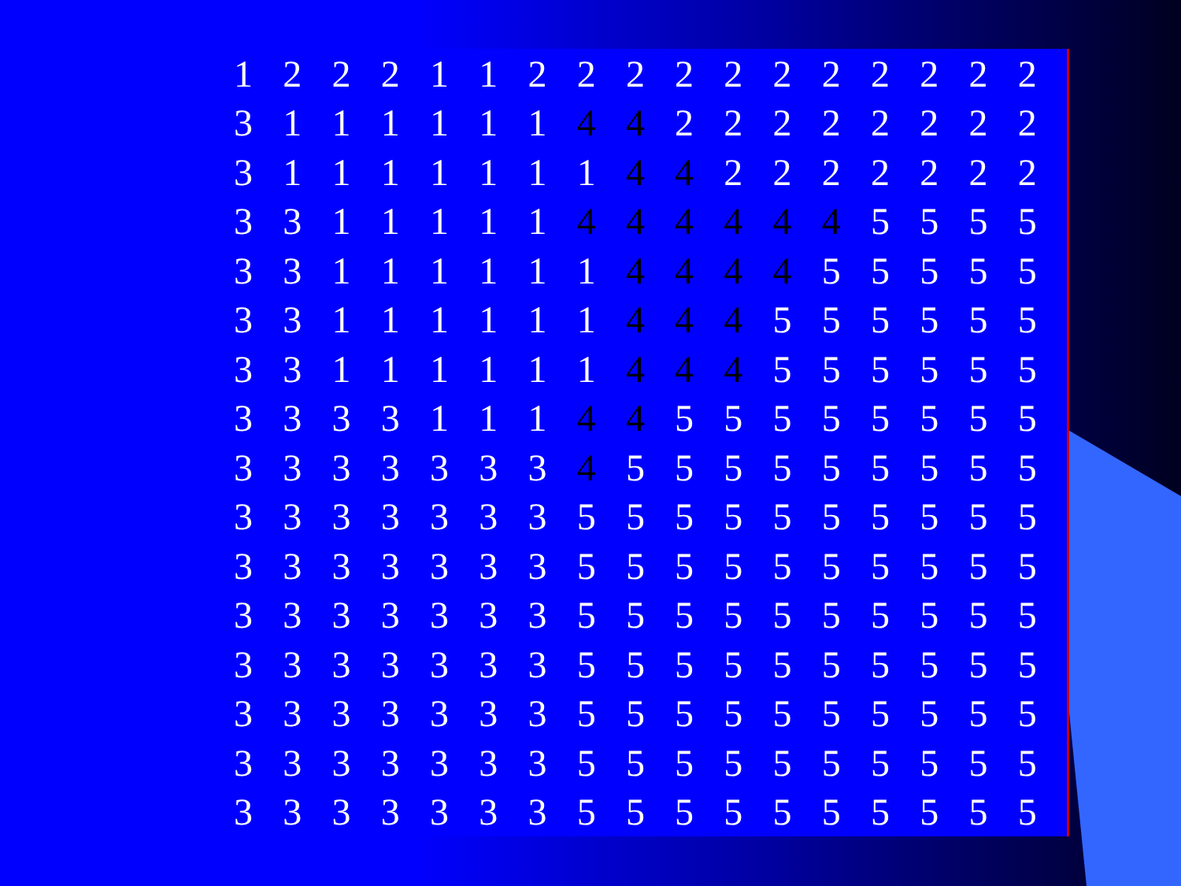| 1 | 2 | 2 | 2 | 1 | 1 | 2 | 2 | 2 | 2 | 2 | 2 | 2 | 2 | 2 | 2 | 2 |
| 3 | 1 | 1 | 1 | 1 | 1 | 1 | 4 | 4 | 2 | 2 | 2 | 2 | 2 | 2 | 2 | 2 |
| 3 | 1 | 1 | 1 | 1 | 1 | 1 | 1 | 4 | 4 | 2 | 2 | 2 | 2 | 2 | 2 | 2 |
| 3 | 3 | 1 | 1 | 1 | 1 | 1 | 4 | 4 | 4 | 4 | 4 | 4 | 5 | 5 | 5 | 5 |
| 3 | 3 | 1 | 1 | 1 | 1 | 1 | 1 | 4 | 4 | 4 | 4 | 5 | 5 | 5 | 5 | 5 |
| 3 | 3 | 1 | 1 | 1 | 1 | 1 | 1 | 4 | 4 | 4 | 5 | 5 | 5 | 5 | 5 | 5 |
| 3 | 3 | 1 | 1 | 1 | 1 | 1 | 1 | 4 | 4 | 4 | 5 | 5 | 5 | 5 | 5 | 5 |
| 3 | 3 | 3 | 3 | 1 | 1 | 1 | 4 | 4 | 5 | 5 | 5 | 5 | 5 | 5 | 5 | 5 |
| 3 | 3 | 3 | 3 | 3 | 3 | 3 | 4 | 5 | 5 | 5 | 5 | 5 | 5 | 5 | 5 | 5 |
| 3 | 3 | 3 | 3 | 3 | 3 | 3 | 5 | 5 | 5 | 5 | 5 | 5 | 5 | 5 | 5 | 5 |
| 3 | 3 | 3 | 3 | 3 | 3 | 3 | 5 | 5 | 5 | 5 | 5 | 5 | 5 | 5 | 5 | 5 |
| 3 | 3 | 3 | 3 | 3 | 3 | 3 | 5 | 5 | 5 | 5 | 5 | 5 | 5 | 5 | 5 | 5 |
| 3 | 3 | 3 | 3 | 3 | 3 | 3 | 5 | 5 | 5 | 5 | 5 | 5 | 5 | 5 | 5 | 5 |
| 3 | 3 | 3 | 3 | 3 | 3 | 3 | 5 | 5 | 5 | 5 | 5 | 5 | 5 | 5 | 5 | 5 |
| 3 | 3 | 3 | 3 | 3 | 3 | 3 | 5 | 5 | 5 | 5 | 5 | 5 | 5 | 5 | 5 | 5 |
| 3 | 3 | 3 | 3 | 3 | 3 | 3 | 5 | 5 | 5 | 5 | 5 | 5 | 5 | 5 | 5 | 5 |